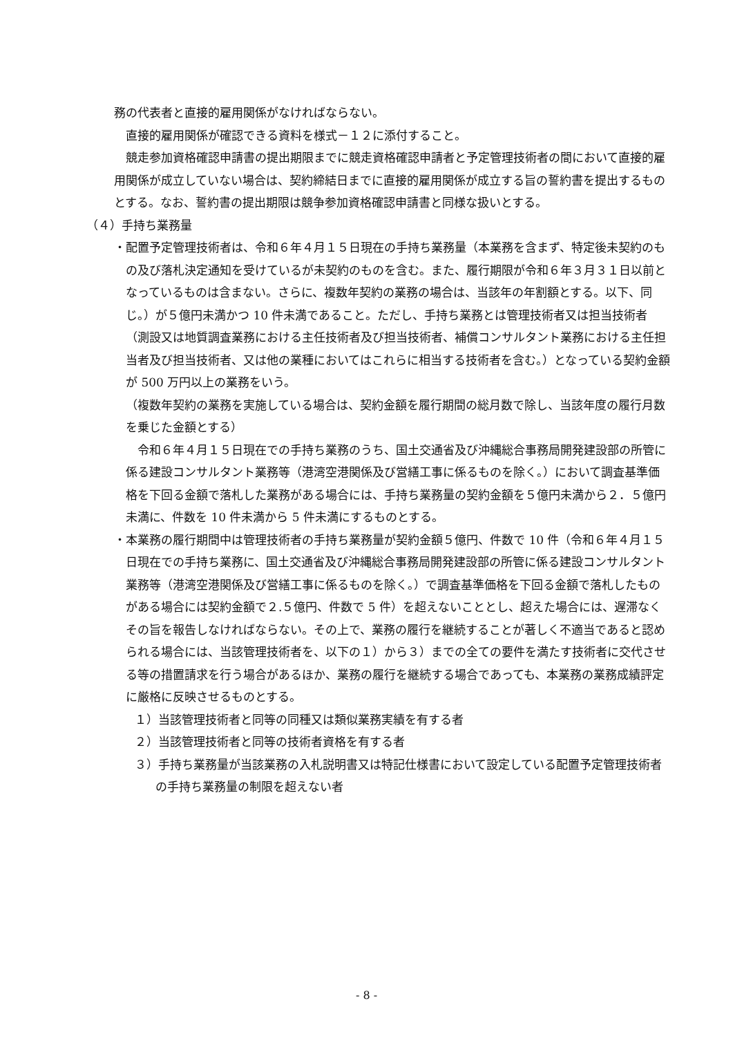務の代表者と直接的雇用関係がなければならない。
　直接的雇用関係が確認できる資料を様式－１２に添付すること。
　競走参加資格確認申請書の提出期限までに競走資格確認申請者と予定管理技術者の間において直接的雇用関係が成立していない場合は、契約締結日までに直接的雇用関係が成立する旨の誓約書を提出するものとする。なお、誓約書の提出期限は競争参加資格確認申請書と同様な扱いとする。
（４）手持ち業務量
・配置予定管理技術者は、令和６年４月１５日現在の手持ち業務量（本業務を含まず、特定後未契約のもの及び落札決定通知を受けているが未契約のものを含む。また、履行期限が令和６年３月３１日以前となっているものは含まない。さらに、複数年契約の業務の場合は、当該年の年割額とする。以下、同じ。）が５億円未満かつ 10 件未満であること。ただし、手持ち業務とは管理技術者又は担当技術者（測設又は地質調査業務における主任技術者及び担当技術者、補償コンサルタント業務における主任担当者及び担当技術者、又は他の業種においてはこれらに相当する技術者を含む。）となっている契約金額が 500 万円以上の業務をいう。
（複数年契約の業務を実施している場合は、契約金額を履行期間の総月数で除し、当該年度の履行月数を乗じた金額とする）
　令和６年４月１５日現在での手持ち業務のうち、国土交通省及び沖縄総合事務局開発建設部の所管に係る建設コンサルタント業務等（港湾空港関係及び営繕工事に係るものを除く。）において調査基準価格を下回る金額で落札した業務がある場合には、手持ち業務量の契約金額を５億円未満から２．５億円未満に、件数を 10 件未満から 5 件未満にするものとする。
・本業務の履行期間中は管理技術者の手持ち業務量が契約金額５億円、件数で 10 件（令和６年４月１５日現在での手持ち業務に、国土交通省及び沖縄総合事務局開発建設部の所管に係る建設コンサルタント業務等（港湾空港関係及び営繕工事に係るものを除く。）で調査基準価格を下回る金額で落札したものがある場合には契約金額で２.５億円、件数で 5 件）を超えないこととし、超えた場合には、遅滞なくその旨を報告しなければならない。その上で、業務の履行を継続することが著しく不適当であると認められる場合には、当該管理技術者を、以下の１）から３）までの全ての要件を満たす技術者に交代させる等の措置請求を行う場合があるほか、業務の履行を継続する場合であっても、本業務の業務成績評定に厳格に反映させるものとする。
１）当該管理技術者と同等の同種又は類似業務実績を有する者
２）当該管理技術者と同等の技術者資格を有する者
３）手持ち業務量が当該業務の入札説明書又は特記仕様書において設定している配置予定管理技術者の手持ち業務量の制限を超えない者
- 8 -